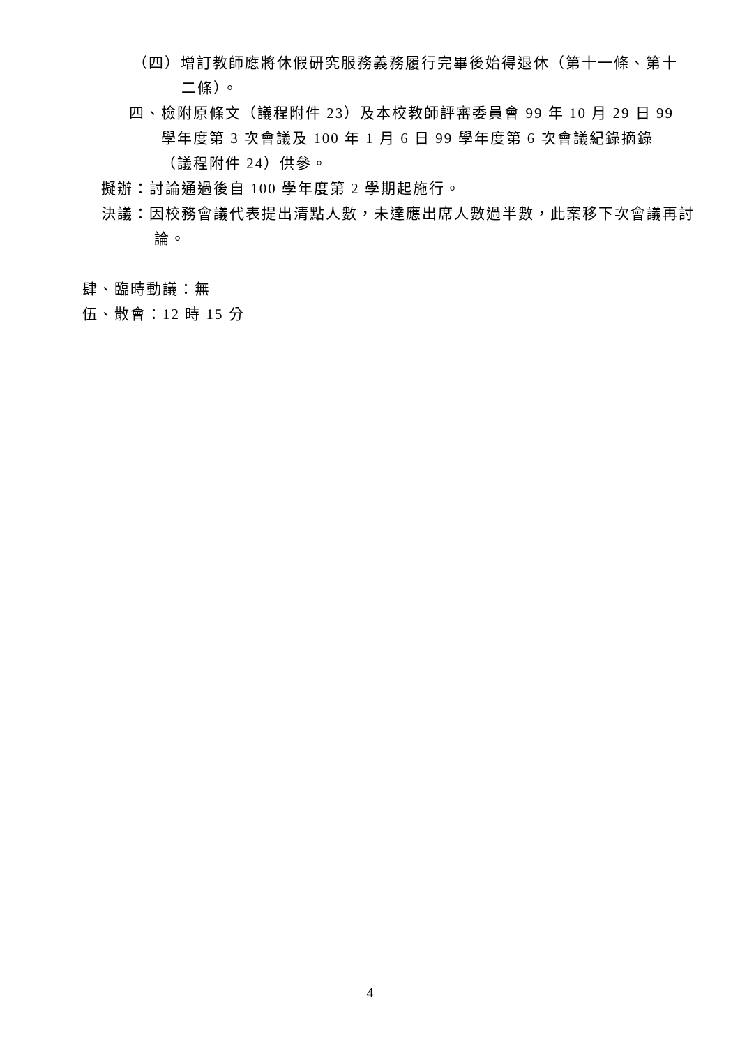（四）增訂教師應將休假研究服務義務履行完畢後始得退休（第十一條、第十二條）。
四、檢附原條文（議程附件 23）及本校教師評審委員會 99 年 10 月 29 日 99 學年度第 3 次會議及 100 年 1 月 6 日 99 學年度第 6 次會議紀錄摘錄（議程附件 24）供參。
擬辦：討論通過後自 100 學年度第 2 學期起施行。
決議：因校務會議代表提出清點人數，未達應出席人數過半數，此案移下次會議再討論。
肆、臨時動議：無
伍、散會：12 時 15 分
4